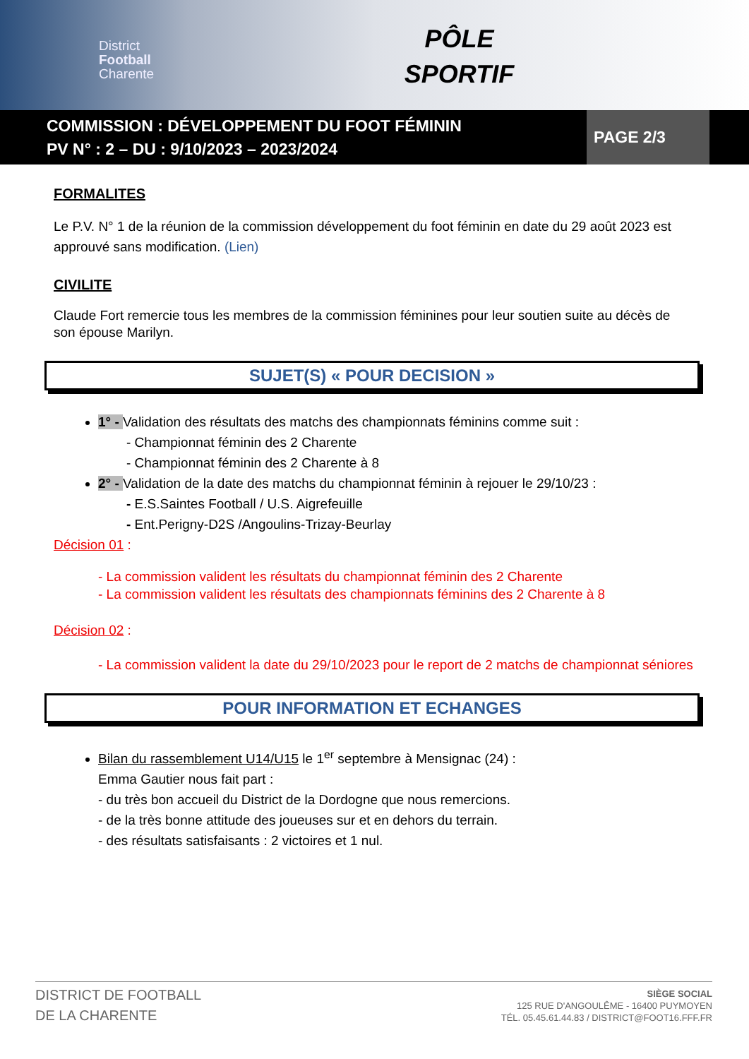District
Football
Charente
PÔLE
SPORTIF
COMMISSION : DÉVELOPPEMENT DU FOOT FÉMININ
PV N° : 2 – DU : 9/10/2023 – 2023/2024
PAGE 2/3
FORMALITES
Le P.V. N° 1 de la réunion de la commission développement du foot féminin en date du 29 août 2023 est approuvé sans modification. (Lien)
CIVILITE
Claude Fort remercie tous les membres de la commission féminines pour leur soutien suite au décès de son épouse Marilyn.
SUJET(S) « POUR DECISION »
1° - Validation des résultats des matchs des championnats féminins comme suit :
- Championnat féminin des 2 Charente
- Championnat féminin des 2 Charente à 8
2° - Validation de la date des matchs du championnat féminin à rejouer le 29/10/23 :
- E.S.Saintes Football / U.S. Aigrefeuille
- Ent.Perigny-D2S /Angoulins-Trizay-Beurlay
Décision 01 :
- La commission valident les résultats du championnat féminin des 2 Charente
- La commission valident les résultats des championnats féminins des 2 Charente à 8
Décision 02 :
- La commission valident la date du 29/10/2023 pour le report de 2 matchs de championnat séniores
POUR INFORMATION ET ECHANGES
Bilan du rassemblement U14/U15 le 1<sup>er</sup> septembre à Mensignac (24) :
Emma Gautier nous fait part :
- du très bon accueil du District de la Dordogne que nous remercions.
- de la très bonne attitude des joueuses sur et en dehors du terrain.
- des résultats satisfaisants : 2 victoires et 1 nul.
DISTRICT DE FOOTBALL
DE LA CHARENTE
SIÈGE SOCIAL
125 RUE D'ANGOULÊME - 16400 PUYMOYEN
TÉL. 05.45.61.44.83 / DISTRICT@FOOT16.FFF.FR